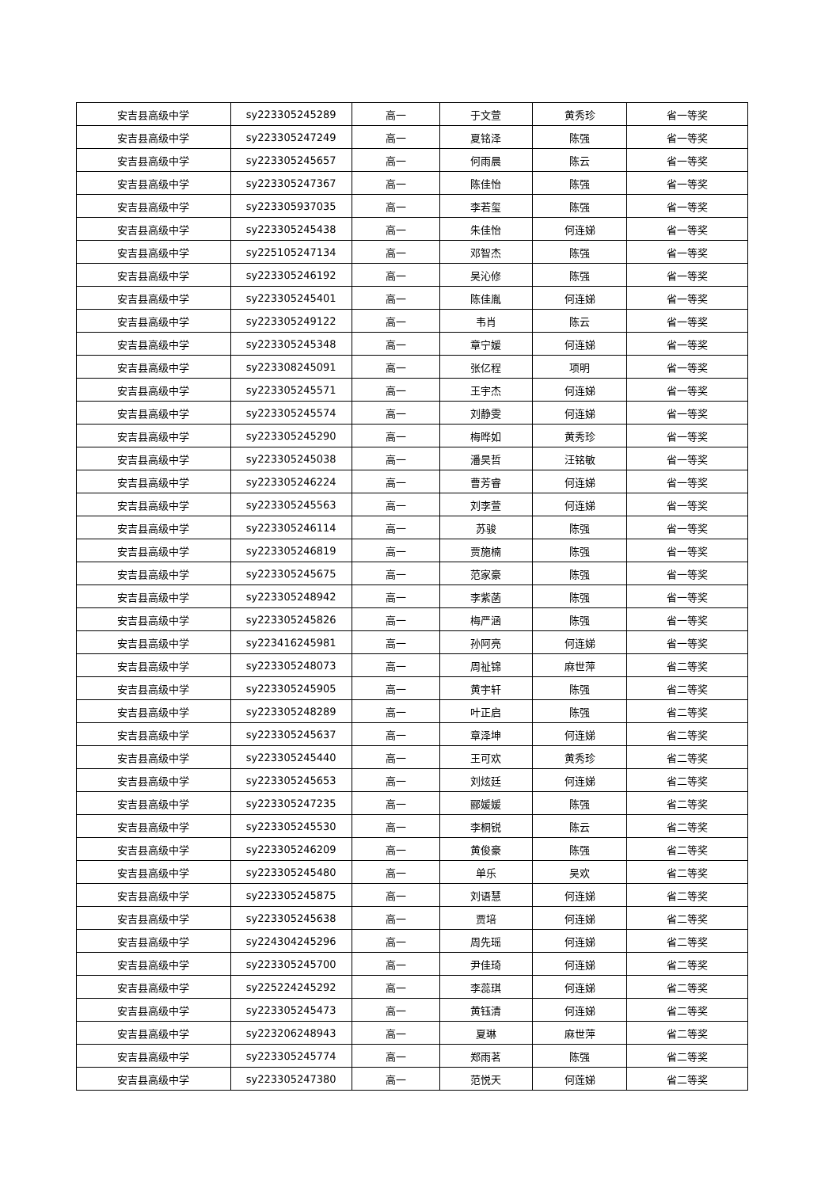| 安吉县高级中学 | sy223305245289 | 高一 | 于文萱 | 黄秀珍 | 省一等奖 |
| 安吉县高级中学 | sy223305247249 | 高一 | 夏铭泽 | 陈强 | 省一等奖 |
| 安吉县高级中学 | sy223305245657 | 高一 | 何雨晨 | 陈云 | 省一等奖 |
| 安吉县高级中学 | sy223305247367 | 高一 | 陈佳怡 | 陈强 | 省一等奖 |
| 安吉县高级中学 | sy223305937035 | 高一 | 李若玺 | 陈强 | 省一等奖 |
| 安吉县高级中学 | sy223305245438 | 高一 | 朱佳怡 | 何连娣 | 省一等奖 |
| 安吉县高级中学 | sy225105247134 | 高一 | 邓智杰 | 陈强 | 省一等奖 |
| 安吉县高级中学 | sy223305246192 | 高一 | 吴沁修 | 陈强 | 省一等奖 |
| 安吉县高级中学 | sy223305245401 | 高一 | 陈佳胤 | 何连娣 | 省一等奖 |
| 安吉县高级中学 | sy223305249122 | 高一 | 韦肖 | 陈云 | 省一等奖 |
| 安吉县高级中学 | sy223305245348 | 高一 | 章宁媛 | 何连娣 | 省一等奖 |
| 安吉县高级中学 | sy223308245091 | 高一 | 张亿程 | 项明 | 省一等奖 |
| 安吉县高级中学 | sy223305245571 | 高一 | 王宇杰 | 何连娣 | 省一等奖 |
| 安吉县高级中学 | sy223305245574 | 高一 | 刘静雯 | 何连娣 | 省一等奖 |
| 安吉县高级中学 | sy223305245290 | 高一 | 梅晔如 | 黄秀珍 | 省一等奖 |
| 安吉县高级中学 | sy223305245038 | 高一 | 潘昊哲 | 汪铭敏 | 省一等奖 |
| 安吉县高级中学 | sy223305246224 | 高一 | 曹芳睿 | 何连娣 | 省一等奖 |
| 安吉县高级中学 | sy223305245563 | 高一 | 刘李萱 | 何连娣 | 省一等奖 |
| 安吉县高级中学 | sy223305246114 | 高一 | 苏骏 | 陈强 | 省一等奖 |
| 安吉县高级中学 | sy223305246819 | 高一 | 贾施楠 | 陈强 | 省一等奖 |
| 安吉县高级中学 | sy223305245675 | 高一 | 范家豪 | 陈强 | 省一等奖 |
| 安吉县高级中学 | sy223305248942 | 高一 | 李紫菡 | 陈强 | 省一等奖 |
| 安吉县高级中学 | sy223305245826 | 高一 | 梅严涵 | 陈强 | 省一等奖 |
| 安吉县高级中学 | sy223416245981 | 高一 | 孙阿亮 | 何连娣 | 省一等奖 |
| 安吉县高级中学 | sy223305248073 | 高一 | 周祉锦 | 麻世萍 | 省二等奖 |
| 安吉县高级中学 | sy223305245905 | 高一 | 黄宇轩 | 陈强 | 省二等奖 |
| 安吉县高级中学 | sy223305248289 | 高一 | 叶正启 | 陈强 | 省二等奖 |
| 安吉县高级中学 | sy223305245637 | 高一 | 章泽坤 | 何连娣 | 省二等奖 |
| 安吉县高级中学 | sy223305245440 | 高一 | 王可欢 | 黄秀珍 | 省二等奖 |
| 安吉县高级中学 | sy223305245653 | 高一 | 刘炫廷 | 何连娣 | 省二等奖 |
| 安吉县高级中学 | sy223305247235 | 高一 | 郦媛媛 | 陈强 | 省二等奖 |
| 安吉县高级中学 | sy223305245530 | 高一 | 李桐锐 | 陈云 | 省二等奖 |
| 安吉县高级中学 | sy223305246209 | 高一 | 黄俊豪 | 陈强 | 省二等奖 |
| 安吉县高级中学 | sy223305245480 | 高一 | 单乐 | 吴欢 | 省二等奖 |
| 安吉县高级中学 | sy223305245875 | 高一 | 刘语慧 | 何连娣 | 省二等奖 |
| 安吉县高级中学 | sy223305245638 | 高一 | 贾培 | 何连娣 | 省二等奖 |
| 安吉县高级中学 | sy224304245296 | 高一 | 周先瑶 | 何连娣 | 省二等奖 |
| 安吉县高级中学 | sy223305245700 | 高一 | 尹佳琦 | 何连娣 | 省二等奖 |
| 安吉县高级中学 | sy225224245292 | 高一 | 李蕊琪 | 何连娣 | 省二等奖 |
| 安吉县高级中学 | sy223305245473 | 高一 | 黄钰清 | 何连娣 | 省二等奖 |
| 安吉县高级中学 | sy223206248943 | 高一 | 夏琳 | 麻世萍 | 省二等奖 |
| 安吉县高级中学 | sy223305245774 | 高一 | 郑雨茗 | 陈强 | 省二等奖 |
| 安吉县高级中学 | sy223305247380 | 高一 | 范悦天 | 何莲娣 | 省二等奖 |